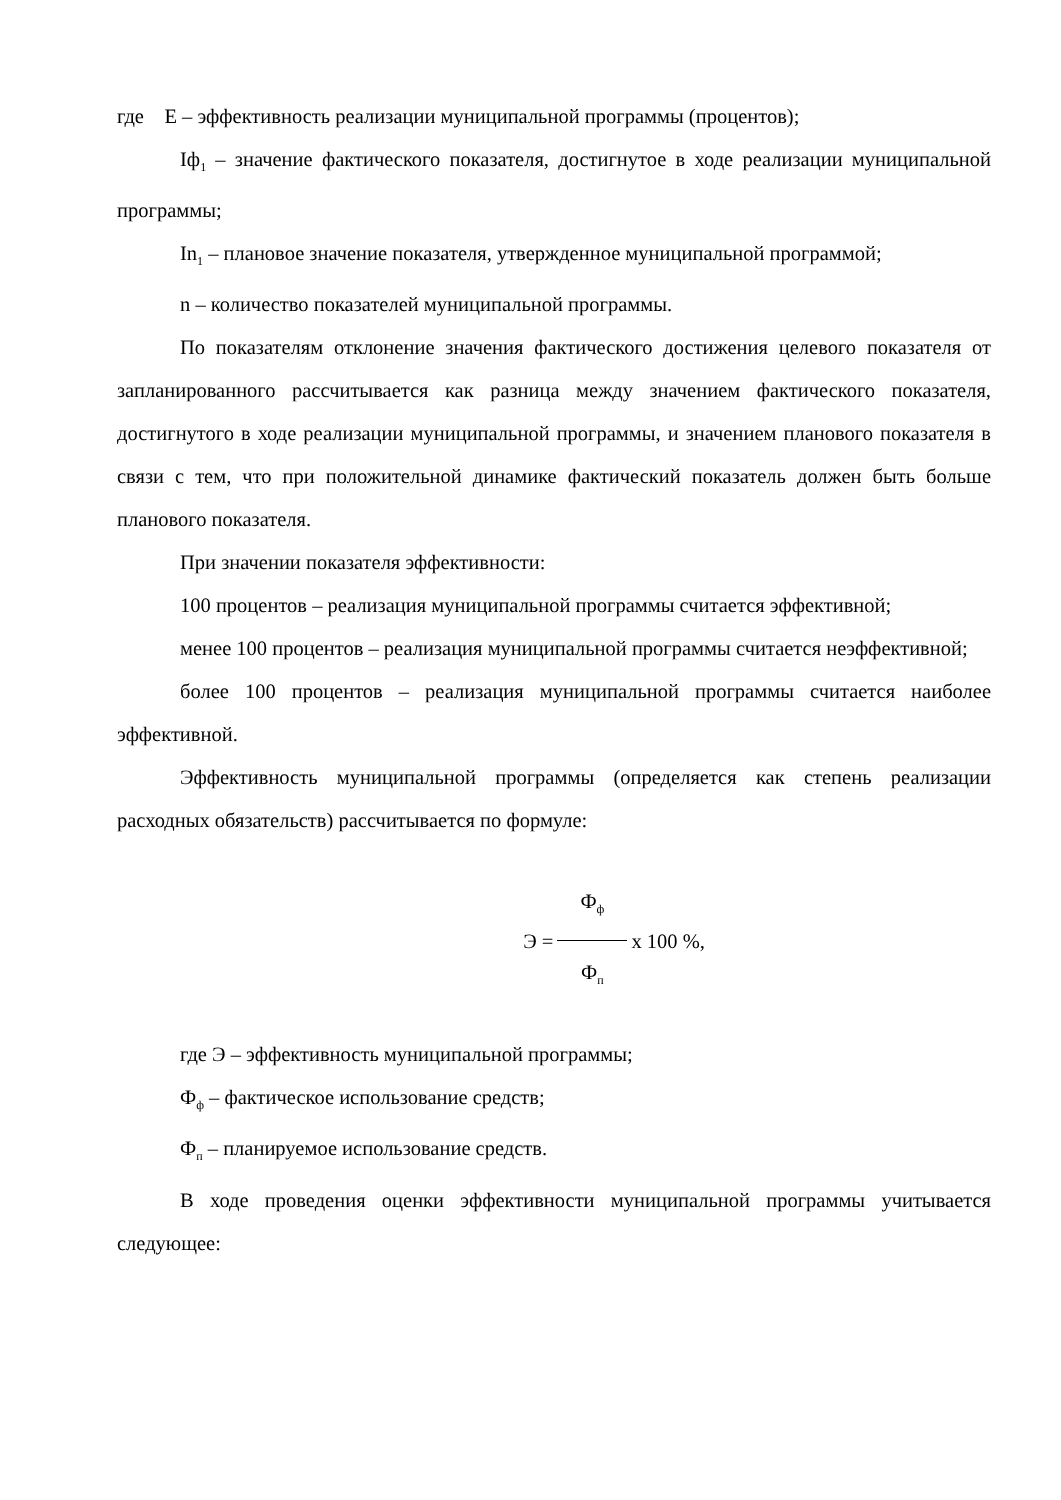где Е – эффективность реализации муниципальной программы (процентов);
Iф<sub>1</sub> – значение фактического показателя, достигнутое в ходе реализации муниципальной программы;
In<sub>1</sub> – плановое значение показателя, утвержденное муниципальной программой;
n – количество показателей муниципальной программы.
По показателям отклонение значения фактического достижения целевого показателя от запланированного рассчитывается как разница между значением фактического показателя, достигнутого в ходе реализации муниципальной программы, и значением планового показателя в связи с тем, что при положительной динамике фактический показатель должен быть больше планового показателя.
При значении показателя эффективности:
100 процентов – реализация муниципальной программы считается эффективной;
менее 100 процентов – реализация муниципальной программы считается неэффективной;
более 100 процентов – реализация муниципальной программы считается наиболее эффективной.
Эффективность муниципальной программы (определяется как степень реализации расходных обязательств) рассчитывается по формуле:
Э = Ф<sub>ф</sub> Ф<sub>п</sub> х 100 %,
где Э – эффективность муниципальной программы;
Ф<sub>ф</sub> – фактическое использование средств;
Ф<sub>п</sub> – планируемое использование средств.
В ходе проведения оценки эффективности муниципальной программы учитывается следующее: